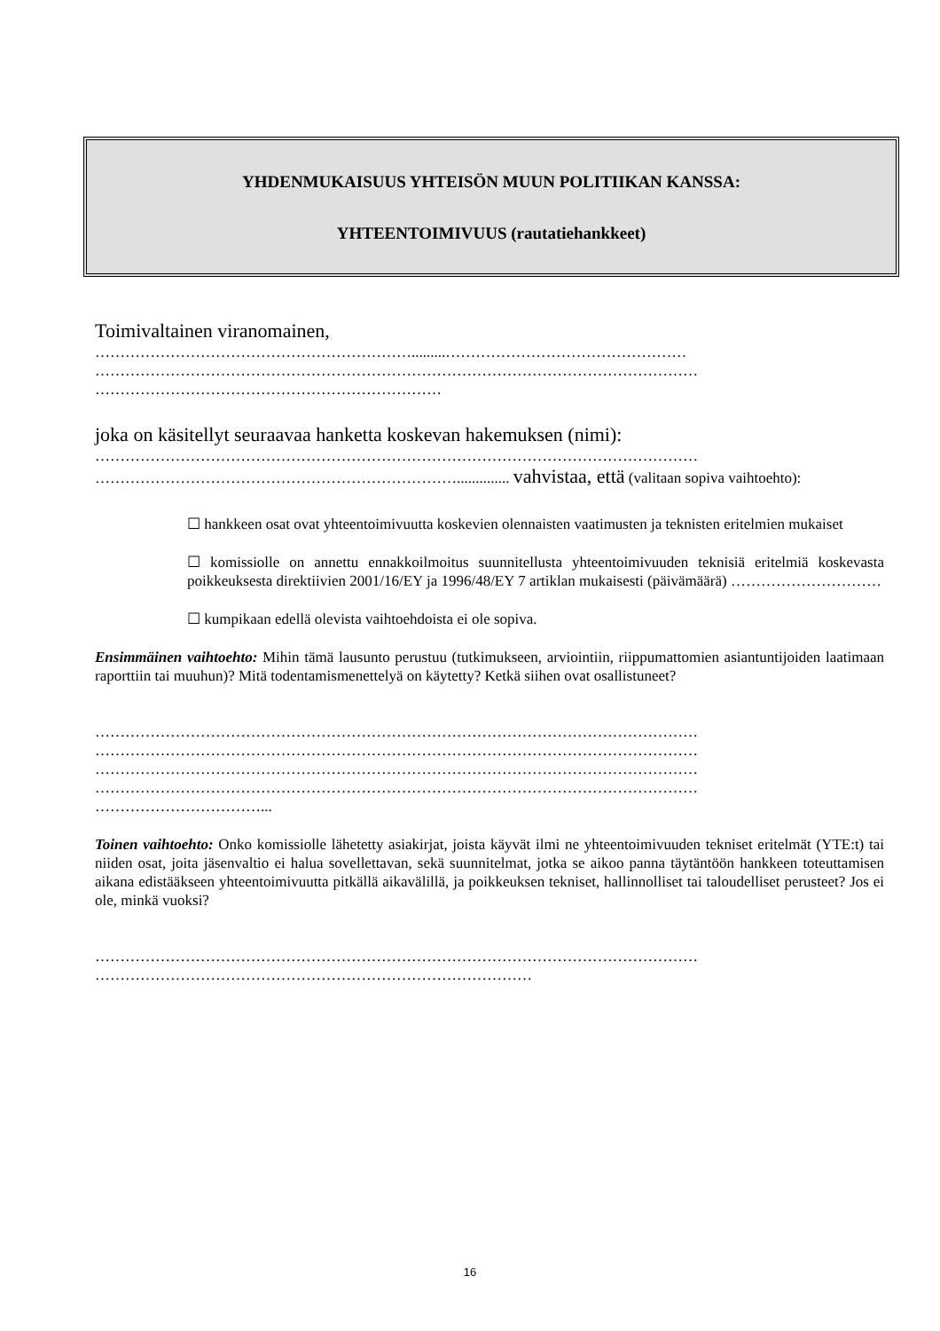YHDENMUKAISUUS YHTEISÖN MUUN POLITIIKAN KANSSA:
YHTEENTOIMIVUUS (rautatiehankkeet)
Toimivaltainen viranomainen,
……………………………………………………….........…………………………………………
…………………………………………………………………………………………………………
……………………………………………………………
joka on käsitellyt seuraavaa hanketta koskevan hakemuksen (nimi):
…………………………………………………………………………………………………………
……………………………………………………………….............. vahvistaa, että (valitaan sopiva vaihtoehto):
☐ hankkeen osat ovat yhteentoimivuutta koskevien olennaisten vaatimusten ja teknisten eritelmien mukaiset
☐ komissiolle on annettu ennakkoilmoitus suunnitellusta yhteentoimivuuden teknisiä eritelmiä koskevasta poikkeuksesta direktiivien 2001/16/EY ja 1996/48/EY 7 artiklan mukaisesti (päivämäärä) …………………………
☐ kumpikaan edellä olevista vaihtoehdoista ei ole sopiva.
Ensimmäinen vaihtoehto: Mihin tämä lausunto perustuu (tutkimukseen, arviointiin, riippumattomien asiantuntijoiden laatimaan raporttiin tai muuhun)? Mitä todentamismenettelyä on käytetty? Ketkä siihen ovat osallistuneet?
…………………………………………………………………………………………………………
…………………………………………………………………………………………………………
…………………………………………………………………………………………………………
…………………………………………………………………………………………………………
……………………………...
Toinen vaihtoehto: Onko komissiolle lähetetty asiakirjat, joista käyvät ilmi ne yhteentoimivuuden tekniset eritelmät (YTE:t) tai niiden osat, joita jäsenvaltio ei halua sovellettavan, sekä suunnitelmat, jotka se aikoo panna täytäntöön hankkeen toteuttamisen aikana edistääkseen yhteentoimivuutta pitkällä aikavälillä, ja poikkeuksen tekniset, hallinnolliset tai taloudelliset perusteet? Jos ei ole, minkä vuoksi?
…………………………………………………………………………………………………………
……………………………………………………………………………
16